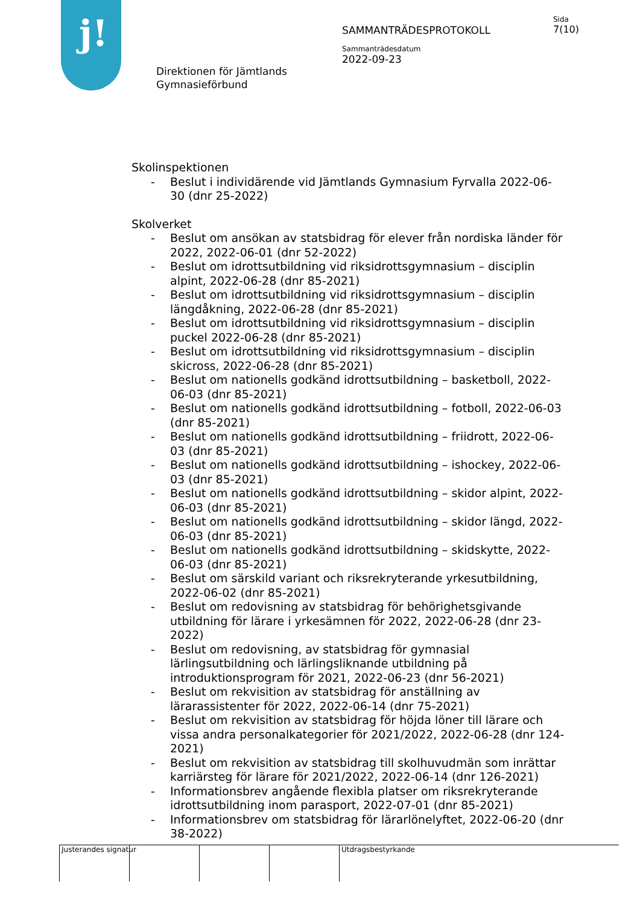j!
Direktionen för Jämtlands Gymnasieförbund
SAMMANTRÄDESPROTOKOLL
Sammanträdesdatum
2022-09-23
Sida
7(10)
Skolinspektionen
- Beslut i individärende vid Jämtlands Gymnasium Fyrvalla 2022-06-30 (dnr 25-2022)
Skolverket
- Beslut om ansökan av statsbidrag för elever från nordiska länder för 2022, 2022-06-01 (dnr 52-2022)
- Beslut om idrottsutbildning vid riksidrottsgymnasium – disciplin alpint, 2022-06-28 (dnr 85-2021)
- Beslut om idrottsutbildning vid riksidrottsgymnasium – disciplin längdåkning, 2022-06-28 (dnr 85-2021)
- Beslut om idrottsutbildning vid riksidrottsgymnasium – disciplin puckel 2022-06-28 (dnr 85-2021)
- Beslut om idrottsutbildning vid riksidrottsgymnasium – disciplin skicross, 2022-06-28 (dnr 85-2021)
- Beslut om nationells godkänd idrottsutbildning – basketboll, 2022-06-03 (dnr 85-2021)
- Beslut om nationells godkänd idrottsutbildning – fotboll, 2022-06-03 (dnr 85-2021)
- Beslut om nationells godkänd idrottsutbildning – friidrott, 2022-06-03 (dnr 85-2021)
- Beslut om nationells godkänd idrottsutbildning – ishockey, 2022-06-03 (dnr 85-2021)
- Beslut om nationells godkänd idrottsutbildning – skidor alpint, 2022-06-03 (dnr 85-2021)
- Beslut om nationells godkänd idrottsutbildning – skidor längd, 2022-06-03 (dnr 85-2021)
- Beslut om nationells godkänd idrottsutbildning – skidskytte, 2022-06-03 (dnr 85-2021)
- Beslut om särskild variant och riksrekryterande yrkesutbildning, 2022-06-02 (dnr 85-2021)
- Beslut om redovisning av statsbidrag för behörighetsgivande utbildning för lärare i yrkesämnen för 2022, 2022-06-28 (dnr 23-2022)
- Beslut om redovisning, av statsbidrag för gymnasial lärlingsutbildning och lärlingsliknande utbildning på introduktionsprogram för 2021, 2022-06-23 (dnr 56-2021)
- Beslut om rekvisition av statsbidrag för anställning av lärarassistenter för 2022, 2022-06-14 (dnr 75-2021)
- Beslut om rekvisition av statsbidrag för höjda löner till lärare och vissa andra personalkategorier för 2021/2022, 2022-06-28 (dnr 124-2021)
- Beslut om rekvisition av statsbidrag till skolhuvudmän som inrättar karriärsteg för lärare för 2021/2022, 2022-06-14 (dnr 126-2021)
- Informationsbrev angående flexibla platser om riksrekryterande idrottsutbildning inom parasport, 2022-07-01 (dnr 85-2021)
- Informationsbrev om statsbidrag för lärarlönelyftet, 2022-06-20 (dnr 38-2022)
Justerandes signatur Utdragsbestyrkande